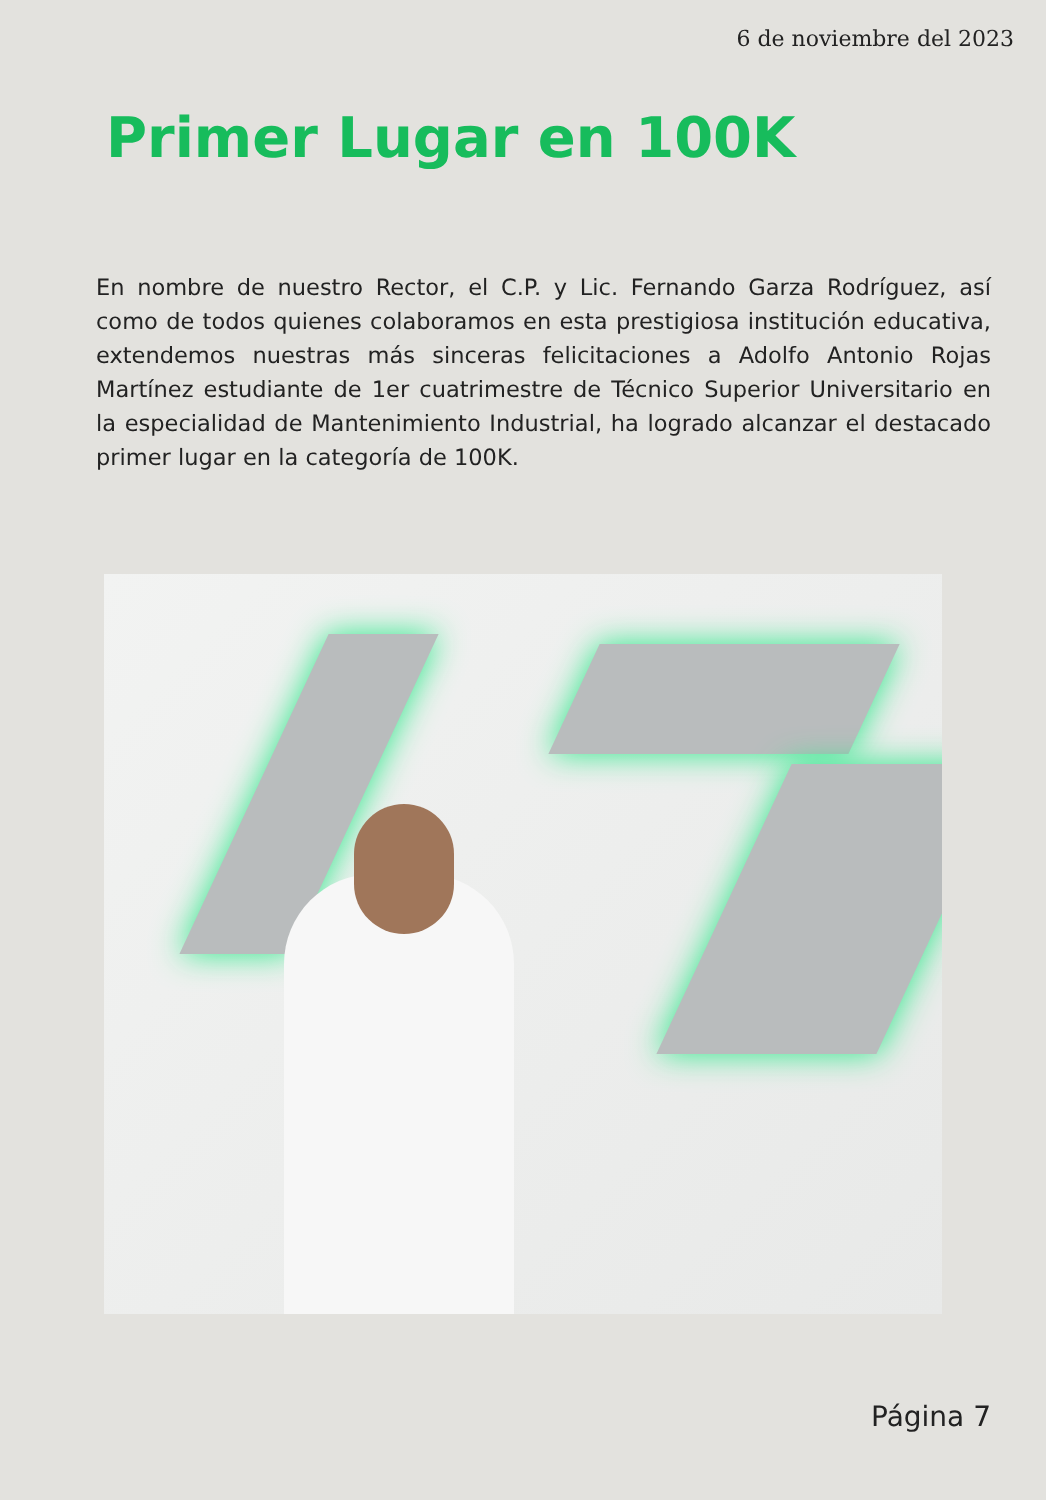6 de noviembre del 2023
Primer Lugar en 100K
En nombre de nuestro Rector, el C.P. y Lic. Fernando Garza Rodríguez, así como de todos quienes colaboramos en esta prestigiosa institución educativa, extendemos nuestras más sinceras felicitaciones a Adolfo Antonio Rojas Martínez estudiante de 1er cuatrimestre de Técnico Superior Universitario en la especialidad de Mantenimiento Industrial, ha logrado alcanzar el destacado primer lugar en la categoría de 100K.
Página 7